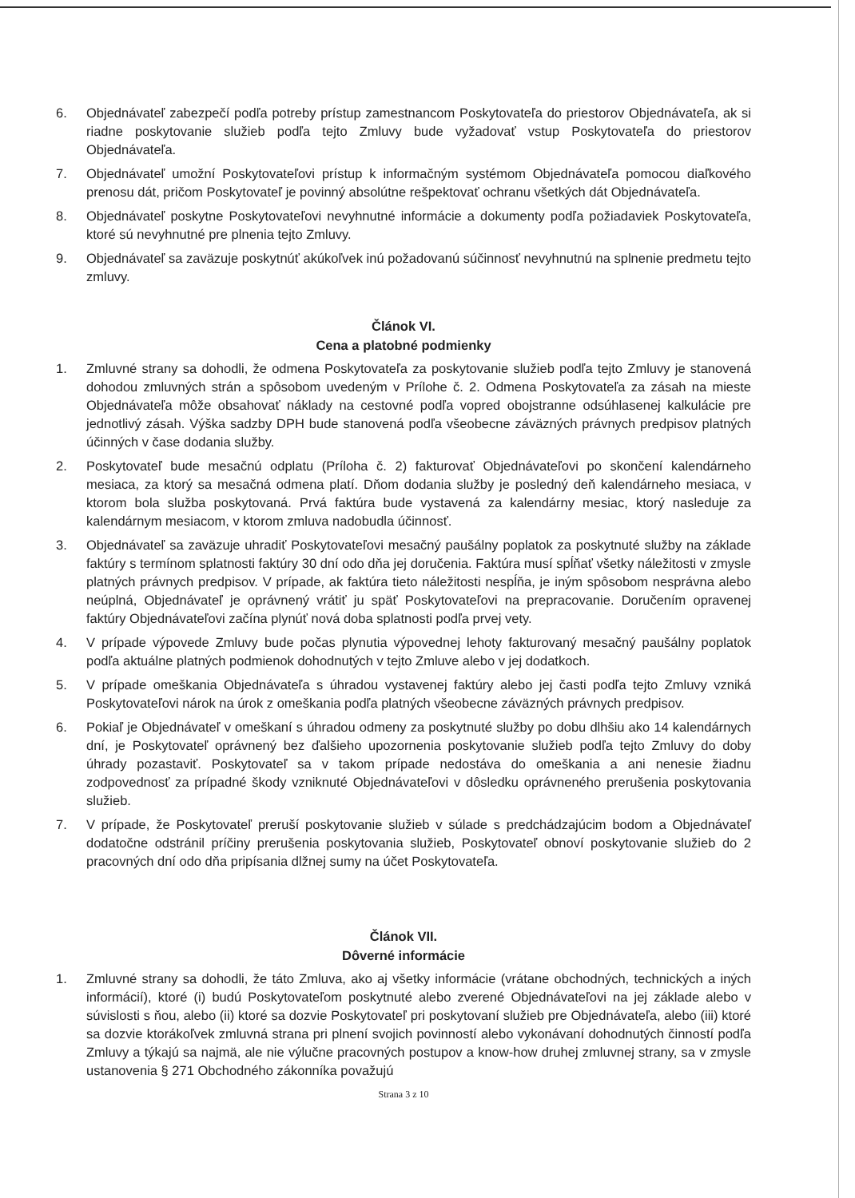6. Objednávateľ zabezpečí podľa potreby prístup zamestnancom Poskytovateľa do priestorov Objednávateľa, ak si riadne poskytovanie služieb podľa tejto Zmluvy bude vyžadovať vstup Poskytovateľa do priestorov Objednávateľa.
7. Objednávateľ umožní Poskytovateľovi prístup k informačným systémom Objednávateľa pomocou diaľkového prenosu dát, pričom Poskytovateľ je povinný absolútne rešpektovať ochranu všetkých dát Objednávateľa.
8. Objednávateľ poskytne Poskytovateľovi nevyhnutné informácie a dokumenty podľa požiadaviek Poskytovateľa, ktoré sú nevyhnutné pre plnenia tejto Zmluvy.
9. Objednávateľ sa zaväzuje poskytnúť akúkoľvek inú požadovanú súčinnosť nevyhnutnú na splnenie predmetu tejto zmluvy.
Článok VI.
Cena a platobné podmienky
1. Zmluvné strany sa dohodli, že odmena Poskytovateľa za poskytovanie služieb podľa tejto Zmluvy je stanovená dohodou zmluvných strán a spôsobom uvedeným v Prílohe č. 2. Odmena Poskytovateľa za zásah na mieste Objednávateľa môže obsahovať náklady na cestovné podľa vopred obojstranne odsúhlasenej kalkulácie pre jednotlivý zásah. Výška sadzby DPH bude stanovená podľa všeobecne záväzných právnych predpisov platných účinných v čase dodania služby.
2. Poskytovateľ bude mesačnú odplatu (Príloha č. 2) fakturovať Objednávateľovi po skončení kalendárneho mesiaca, za ktorý sa mesačná odmena platí. Dňom dodania služby je posledný deň kalendárneho mesiaca, v ktorom bola služba poskytovaná. Prvá faktúra bude vystavená za kalendárny mesiac, ktorý nasleduje za kalendárnym mesiacom, v ktorom zmluva nadobudla účinnosť.
3. Objednávateľ sa zaväzuje uhradiť Poskytovateľovi mesačný paušálny poplatok za poskytnuté služby na základe faktúry s termínom splatnosti faktúry 30 dní odo dňa jej doručenia. Faktúra musí spĺňať všetky náležitosti v zmysle platných právnych predpisov. V prípade, ak faktúra tieto náležitosti nespĺňa, je iným spôsobom nesprávna alebo neúplná, Objednávateľ je oprávnený vrátiť ju späť Poskytovateľovi na prepracovanie. Doručením opravenej faktúry Objednávateľovi začína plynúť nová doba splatnosti podľa prvej vety.
4. V prípade výpovede Zmluvy bude počas plynutia výpovednej lehoty fakturovaný mesačný paušálny poplatok podľa aktuálne platných podmienok dohodnutých v tejto Zmluve alebo v jej dodatkoch.
5. V prípade omeškania Objednávateľa s úhradou vystavenej faktúry alebo jej časti podľa tejto Zmluvy vzniká Poskytovateľovi nárok na úrok z omeškania podľa platných všeobecne záväzných právnych predpisov.
6. Pokiaľ je Objednávateľ v omeškaní s úhradou odmeny za poskytnuté služby po dobu dlhšiu ako 14 kalendárnych dní, je Poskytovateľ oprávnený bez ďalšieho upozornenia poskytovanie služieb podľa tejto Zmluvy do doby úhrady pozastaviť. Poskytovateľ sa v takom prípade nedostáva do omeškania a ani nenesie žiadnu zodpovednosť za prípadné škody vzniknuté Objednávateľovi v dôsledku oprávneného prerušenia poskytovania služieb.
7. V prípade, že Poskytovateľ preruší poskytovanie služieb v súlade s predchádzajúcim bodom a Objednávateľ dodatočne odstránil príčiny prerušenia poskytovania služieb, Poskytovateľ obnoví poskytovanie služieb do 2 pracovných dní odo dňa pripísania dlžnej sumy na účet Poskytovateľa.
Článok VII.
Dôverné informácie
1. Zmluvné strany sa dohodli, že táto Zmluva, ako aj všetky informácie (vrátane obchodných, technických a iných informácií), ktoré (i) budú Poskytovateľom poskytnuté alebo zverené Objednávateľovi na jej základe alebo v súvislosti s ňou, alebo (ii) ktoré sa dozvie Poskytovateľ pri poskytovaní služieb pre Objednávateľa, alebo (iii) ktoré sa dozvie ktorákoľvek zmluvná strana pri plnení svojich povinností alebo vykonávaní dohodnutých činností podľa Zmluvy a týkajú sa najmä, ale nie výlučne pracovných postupov a know-how druhej zmluvnej strany, sa v zmysle ustanovenia § 271 Obchodného zákonníka považujú
Strana 3 z 10